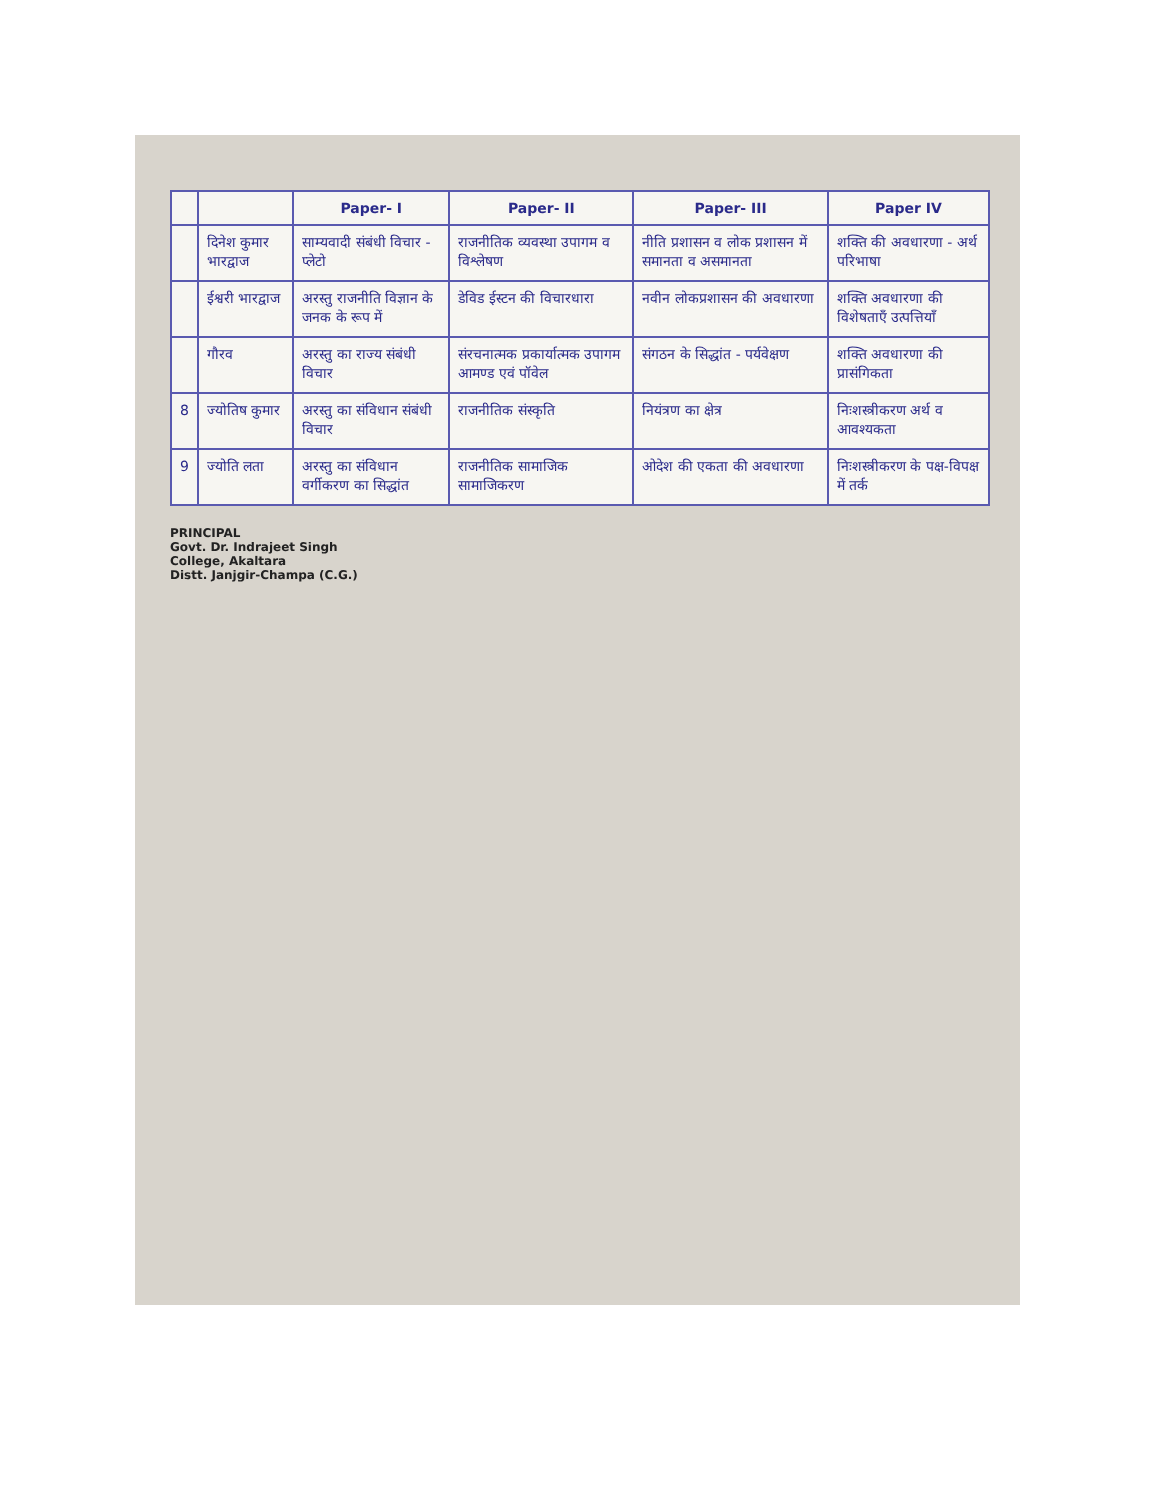| | | Paper- I | Paper- II | Paper- III | Paper IV |
| --- | --- | --- | --- | --- | --- |
| | दिनेश कुमार भारद्वाज | साम्यवादी संबंधी विचार - प्लेटो | राजनीतिक व्यवस्था उपागम व विश्लेषण | नीति प्रशासन व लोक प्रशासन में समानता व असमानता | शक्ति की अवधारणा - अर्थ परिभाषा |
| | ईश्वरी भारद्वाज | अरस्तु राजनीति विज्ञान के जनक के रूप में | डेविड ईस्टन की विचारधारा | नवीन लोकप्रशासन की अवधारणा | शक्ति अवधारणा की विशेषताएँ उत्पत्तियाँ |
| | गौरव | अरस्तु का राज्य संबंधी विचार | संरचनात्मक प्रकार्यात्मक उपागम आमण्ड एवं पॉवेल | संगठन के सिद्धांत - पर्यवेक्षण | शक्ति अवधारणा की प्रासंगिकता |
| 8 | ज्योतिष कुमार | अरस्तु का संविधान संबंधी विचार | राजनीतिक संस्कृति | नियंत्रण का क्षेत्र | निःशस्त्रीकरण अर्थ व आवश्यकता |
| 9 | ज्योति लता | अरस्तु का संविधान वर्गीकरण का सिद्धांत | राजनीतिक सामाजिक सामाजिकरण | ओदेश की एकता की अवधारणा | निःशस्त्रीकरण के पक्ष-विपक्ष में तर्क |
PRINCIPAL
Govt. Dr. Indrajeet Singh
College, Akaltara
Distt. Janjgir-Champa (C.G.)